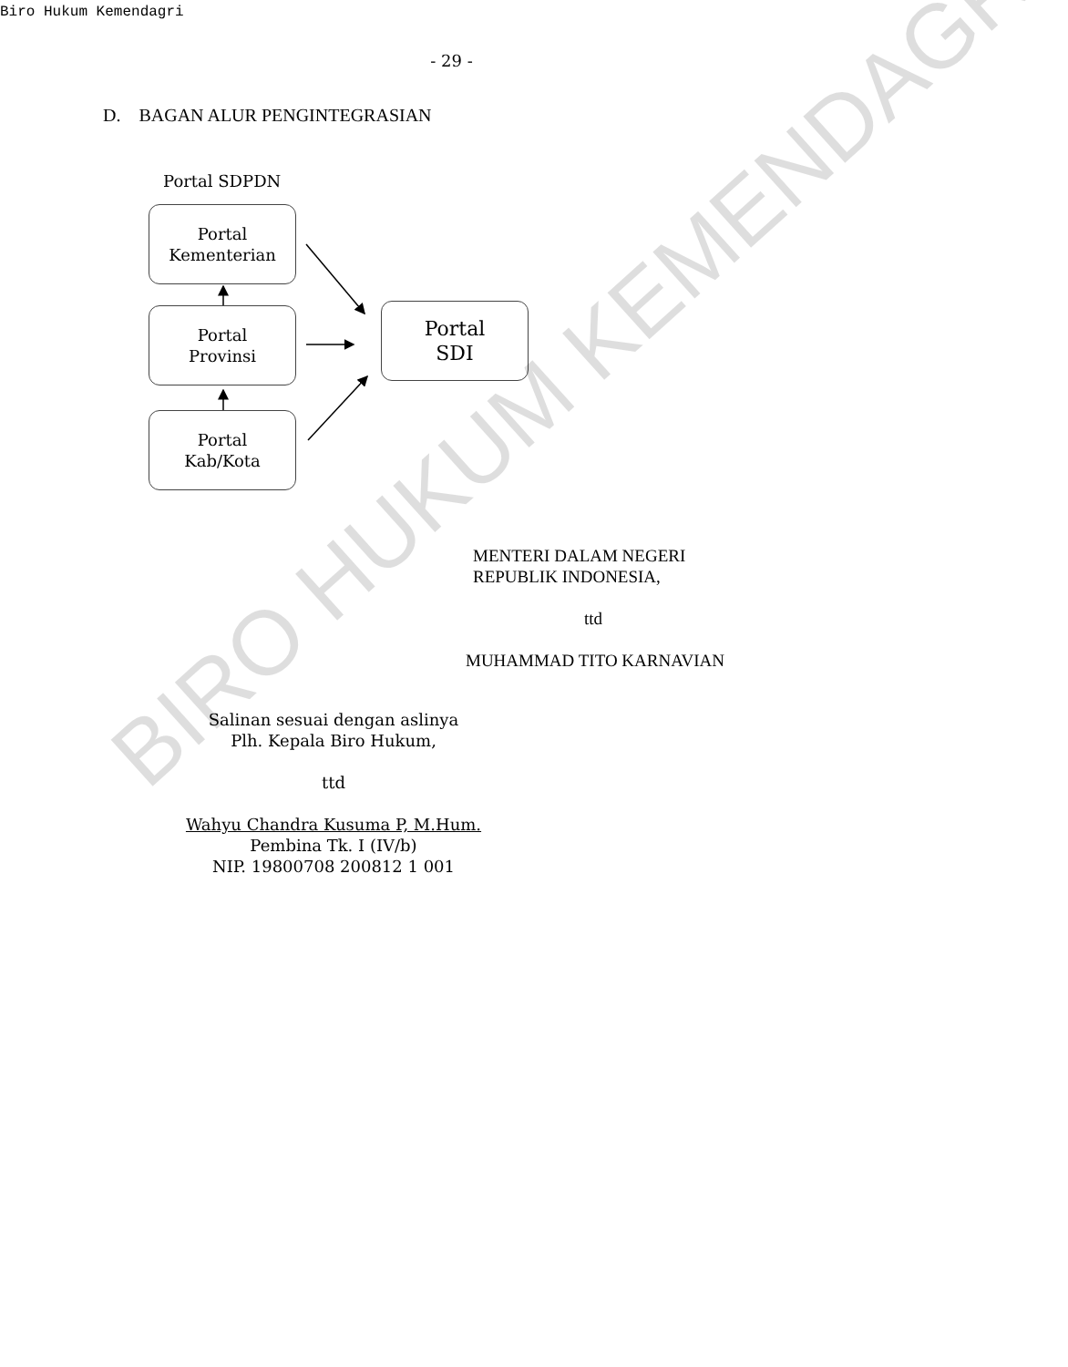Biro Hukum Kemendagri
- 29 -
D. BAGAN ALUR PENGINTEGRASIAN
Portal SDPDN
Portal
Kementerian
Portal
Provinsi
Portal
Kab/Kota
Portal
SDI
MENTERI DALAM NEGERI
REPUBLIK INDONESIA,
ttd
MUHAMMAD TITO KARNAVIAN
Salinan sesuai dengan aslinya
Plh. Kepala Biro Hukum,
ttd
Wahyu Chandra Kusuma P, M.Hum.
Pembina Tk. I (IV/b)
NIP. 19800708 200812 1 001
BIRO HUKUM KEMENDAGRI